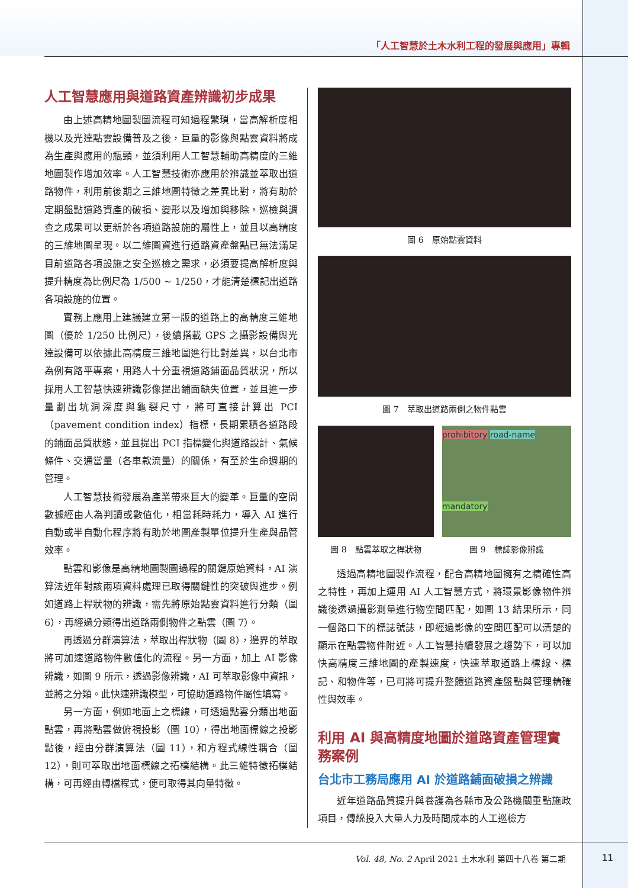「人工智慧於土木水利工程的發展與應用」專輯
人工智慧應用與道路資產辨識初步成果
由上述高精地圖製圖流程可知過程繁瑣，當高解析度相機以及光達點雲設備普及之後，巨量的影像與點雲資料將成為生產與應用的瓶頸，並須利用人工智慧輔助高精度的三維地圖製作增加效率。人工智慧技術亦應用於辨識並萃取出道路物件，利用前後期之三維地圖特徵之差異比對，將有助於定期盤點道路資產的破損、變形以及增加與移除，巡檢與調查之成果可以更新於各項道路設施的屬性上，並且以高精度的三維地圖呈現。以二維圖資進行道路資產盤點已無法滿足目前道路各項設施之安全巡檢之需求，必須要提高解析度與提升精度為比例尺為 1/500 ~ 1/250，才能清楚標記出道路各項設施的位置。
實務上應用上建議建立第一版的道路上的高精度三維地圖（優於 1/250 比例尺），後續搭載 GPS 之攝影設備與光達設備可以依據此高精度三維地圖進行比對差異，以台北市為例有路平專案，用路人十分重視道路鋪面品質狀況，所以採用人工智慧快速辨識影像提出鋪面缺失位置，並且進一步量劃出坑洞深度與龜裂尺寸，將可直接計算出 PCI（pavement condition index）指標，長期累積各道路段的鋪面品質狀態，並且提出 PCI 指標變化與道路設計、氣候條件、交通當量（各車款流量）的關係，有至於生命週期的管理。
人工智慧技術發展為產業帶來巨大的變革。巨量的空間數據經由人為判讀或數值化，相當耗時耗力，導入 AI 進行自動或半自動化程序將有助於地圖產製單位提升生產與品管效率。
點雲和影像是高精地圖製圖過程的關鍵原始資料，AI 演算法近年對該兩項資料處理已取得關鍵性的突破與進步。例如道路上桿狀物的辨識，需先將原始點雲資料進行分類（圖 6），再經過分類得出道路兩側物件之點雲（圖 7）。
再透過分群演算法，萃取出桿狀物（圖 8），邊界的萃取將可加速道路物件數值化的流程。另一方面，加上 AI 影像辨識，如圖 9 所示，透過影像辨識，AI 可萃取影像中資訊，並將之分類。此快速辨識模型，可協助道路物件屬性填寫。
另一方面，例如地面上之標線，可透過點雲分類出地面點雲，再將點雲做俯視投影（圖 10），得出地面標線之投影點後，經由分群演算法（圖 11），和方程式線性耦合（圖 12），則可萃取出地面標線之拓樸結構。此三維特徵拓樸結構，可再經由轉檔程式，便可取得其向量特徵。
圖 6　原始點雲資料
圖 7　萃取出道路兩側之物件點雲
圖 8　點雲萃取之桿狀物
prohibitory road-name
mandatory
圖 9　標誌影像辨識
透過高精地圖製作流程，配合高精地圖擁有之精確性高之特性，再加上運用 AI 人工智慧方式，將環景影像物件辨識後透過攝影測量進行物空間匹配，如圖 13 結果所示，同一個路口下的標誌號誌，即經過影像的空間匹配可以清楚的顯示在點雲物件附近。人工智慧持續發展之趨勢下，可以加快高精度三維地圖的產製速度，快速萃取道路上標線、標記、和物件等，已可將可提升整體道路資產盤點與管理精確性與效率。
利用 AI 與高精度地圖於道路資產管理實務案例
台北市工務局應用 AI 於道路鋪面破損之辨識
近年道路品質提升與養護為各縣市及公路機關重點施政項目，傳統投入大量人力及時間成本的人工巡檢方
Vol. 48, No. 2 April 2021 土木水利 第四十八卷 第二期
11